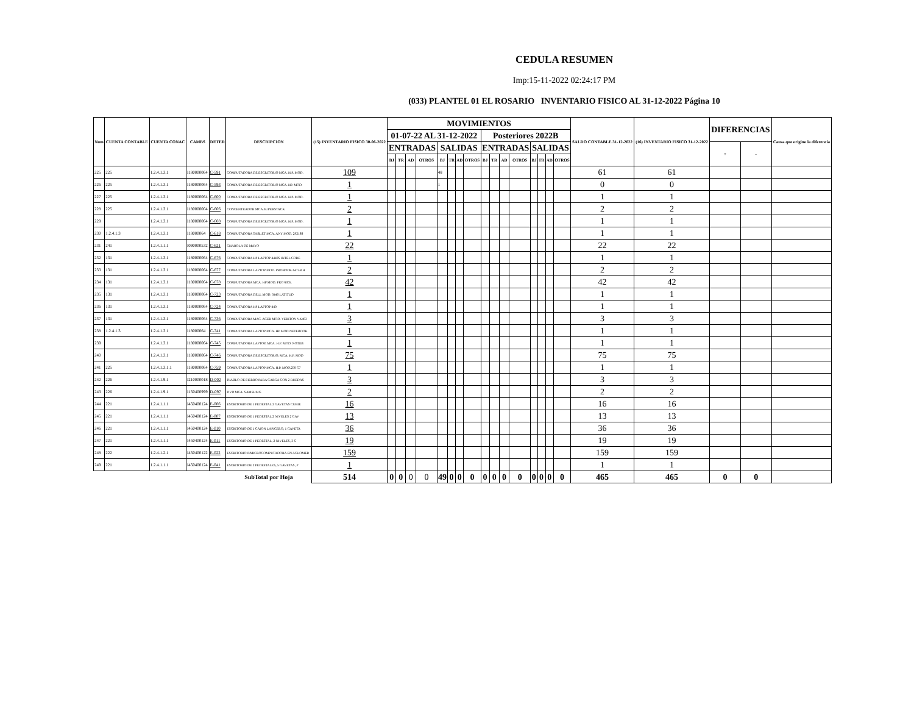CEDULA RESUMEN
Imp:15-11-2022 02:24:17 PM
(033) PLANTEL 01 EL ROSARIO INVENTARIO FISICO AL 31-12-2022 Página 10
| Num | CUENTA CONTABLE | CUENTA CONAC | CAMBS | DETER | DESCRIPCION | (15) INVENTARIO FISICO 30-06-2022 | MOVIMIENTOS | | | | | | | | | | | | | | | | SALDO CONTABLE 31-12-2022 | (16) INVENTARIO FISICO 31-12-2022 | DIFERENCIAS | | Causa que origino la diferencia |
| --- | --- | --- | --- | --- | --- | --- | --- | --- | --- | --- | --- | --- | --- | --- | --- | --- | --- | --- | --- | --- | --- | --- | --- | --- | --- | --- | --- |
| | | | | | | | 01-07-22 AL 31-12-2022 | | | | | | | | Posteriores 2022B | | | | | | | | | | | | |
| | | | | | | | ENTRADAS | | | | SALIDAS | | | | ENTRADAS | | | | SALIDAS | | | | | | + | - | |
| | | | | | | | BJ | TR | AD | OTROS | BJ | TR | AD | OTROS | BJ | TR | AD | OTROS | BJ | TR | AD | OTROS | | | | | |
| 225 | 225 | 1.2.4.1.3.1 | I180000064 | C-591 | COMPUTADORA DE ESCRITORIO MCA. H.P. MOD. | 109 | | | | | 48 | | | | | | | | | | | | 61 | 61 | | | |
| 226 | 225 | 1.2.4.1.3.1 | I180000064 | C-593 | COMPUTADORA DE ESCRITORIO MCA. HP. MOD. | 1 | | | | | 1 | | | | | | | | | | | | 0 | 0 | | | |
| 227 | 225 | 1.2.4.1.3.1 | I180000064 | C-600 | COMPUTADORA DE ESCRITORIO MCA. H.P. MOD. | 1 | | | | | | | | | | | | | | | | | 1 | 1 | | | |
| 228 | 225 | 1.2.4.1.3.1 | I180000004 | C-606 | CONCENTRADOR MCA.SUPERSTACK | 2 | | | | | | | | | | | | | | | | | 2 | 2 | | | |
| 229 | | 1.2.4.1.3.1 | I180000064 | C-608 | COMPUTADORA DE ESCRITORIO MCA. H.P. MOD. | 1 | | | | | | | | | | | | | | | | | 1 | 1 | | | |
| 230 | 1.2.4.1.3 | 1.2.4.1.3.1 | I18000064 | C-618 | COMPUTADORA TABLET MCA. ANY MOD. 292188 | 1 | | | | | | | | | | | | | | | | | 1 | 1 | | | |
| 231 | 241 | 1.2.4.1.1.1 | I090000532 | C-621 | CHAROLA DE MAYO | 22 | | | | | | | | | | | | | | | | | 22 | 22 | | | |
| 232 | 131 | 1.2.4.1.3.1 | I180000064 | C-676 | COMPUTADORA HP LAPTOP 4440S INTEL CORE | 1 | | | | | | | | | | | | | | | | | 1 | 1 | | | |
| 233 | 131 | 1.2.4.1.3.1 | I180000064 | C-677 | COMPUTADORA LAPTOP MOD. PROBOOK 6475B H | 2 | | | | | | | | | | | | | | | | | 2 | 2 | | | |
| 234 | 131 | 1.2.4.1.3.1 | I180000064 | C-678 | COMPUTADORA MCA. HP MOD. PRO 6305. | 42 | | | | | | | | | | | | | | | | | 42 | 42 | | | |
| 235 | 131 | 1.2.4.1.3.1 | I180000064 | C-723 | COMPUTADORA DELL MOD. 3440 LATITUD | 1 | | | | | | | | | | | | | | | | | 1 | 1 | | | |
| 236 | 131 | 1.2.4.1.3.1 | I180000064 | C-724 | COMPUTADORA HP LAPTOP 440 | 1 | | | | | | | | | | | | | | | | | 1 | 1 | | | |
| 237 | 131 | 1.2.4.1.3.1 | I180000064 | C-736 | COMPUTADORA MAC. ACER MOD. VERITON VX463 | 3 | | | | | | | | | | | | | | | | | 3 | 3 | | | |
| 238 | 1.2.4.1.3 | 1.2.4.1.3.1 | I18000064 | C-741 | COMPUTADORA LAPTOP MCA. HP MOD NETEBOOK | 1 | | | | | | | | | | | | | | | | | 1 | 1 | | | |
| 239 | | 1.2.4.1.3.1 | I180000064 | C-745 | COMPUTADORA LAPTOP, MCA. H.P. MOD. NOTEB | 1 | | | | | | | | | | | | | | | | | 1 | 1 | | | |
| 240 | | 1.2.4.1.3.1 | I180000064 | C-746 | COMPUTADORA DE ESCRITORIO, MCA. H.P. MOD | 75 | | | | | | | | | | | | | | | | | 75 | 75 | | | |
| 241 | 225 | 1.2.4.1.3.1.1 | I180000064 | C-759 | COMPUTADORA LAPTOP MCA. H.P. MOD.250 G7 | 1 | | | | | | | | | | | | | | | | | 1 | 1 | | | |
| 242 | 226 | 1.2.4.1.9.1 | I210000018 | D-002 | DIABLO DE FIERRO PARA CARGA CON 2 RUEDAS | 3 | | | | | | | | | | | | | | | | | 3 | 3 | | | |
| 243 | 226 | 1.2.4.1.9.1 | I150400999 | D-097 | DVD MCA. SAMSUMG | 2 | | | | | | | | | | | | | | | | | 2 | 2 | | | |
| 244 | 221 | 1.2.4.1.1.1 | I450400124 | E-006 | ESCRITORIO DE 1 PEDESTAL 2 GAVETAS CUBIE | 16 | | | | | | | | | | | | | | | | | 16 | 16 | | | |
| 245 | 221 | 1.2.4.1.1.1 | I450400124 | E-007 | ESCRITORIO DE 1 PEDESTAL 2 NIVELES 2 GAV | 13 | | | | | | | | | | | | | | | | | 13 | 13 | | | |
| 246 | 221 | 1.2.4.1.1.1 | I450400124 | E-010 | ESCRITORIO DE 1 CAJON LAPICERO, 1 GAVETA | 36 | | | | | | | | | | | | | | | | | 36 | 36 | | | |
| 247 | 221 | 1.2.4.1.1.1 | I450400124 | E-011 | ESCRITORIO DE 1 PEDESTAL, 2 NIVELES, 3 G | 19 | | | | | | | | | | | | | | | | | 19 | 19 | | | |
| 248 | 222 | 1.2.4.1.2.1 | I450400122 | E-022 | ESCRITORIO P/MICROCOMPUTADORA EN AGLOMER | 159 | | | | | | | | | | | | | | | | | 159 | 159 | | | |
| 249 | 221 | 1.2.4.1.1.1 | I450400124 | E-041 | ESCRITORIO DE 2 PEDESTALES, 5 GAVETAS, P | 1 | | | | | | | | | | | | | | | | | 1 | 1 | | | |
| | | | | | SubTotal por Hoja | 514 | 0 | 0 | 0 | 0 | 49 | 0 | 0 | 0 | 0 | 0 | 0 | 0 | 0 | 0 | 0 | 0 | 465 | 465 | 0 | 0 | |